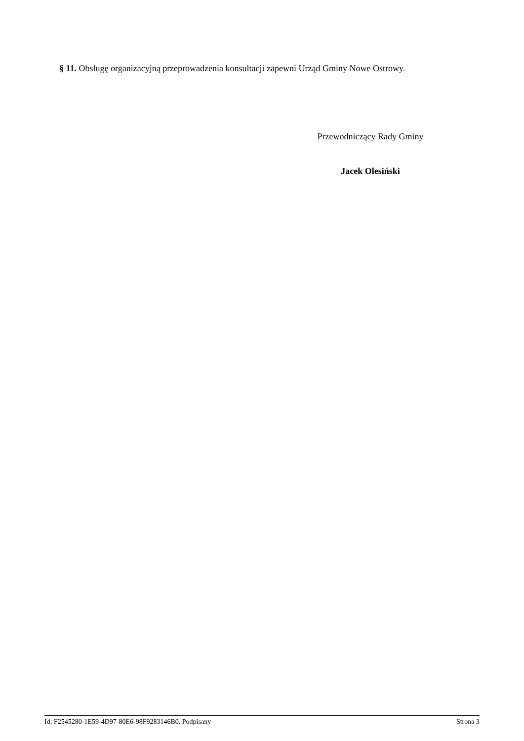§ 11. Obsługę organizacyjną przeprowadzenia konsultacji zapewni Urząd Gminy Nowe Ostrowy.
Przewodniczący Rady Gminy
Jacek Olesiński
Id: F2545280-1E59-4D97-80E6-98F9283146B0. Podpisany Strona 3